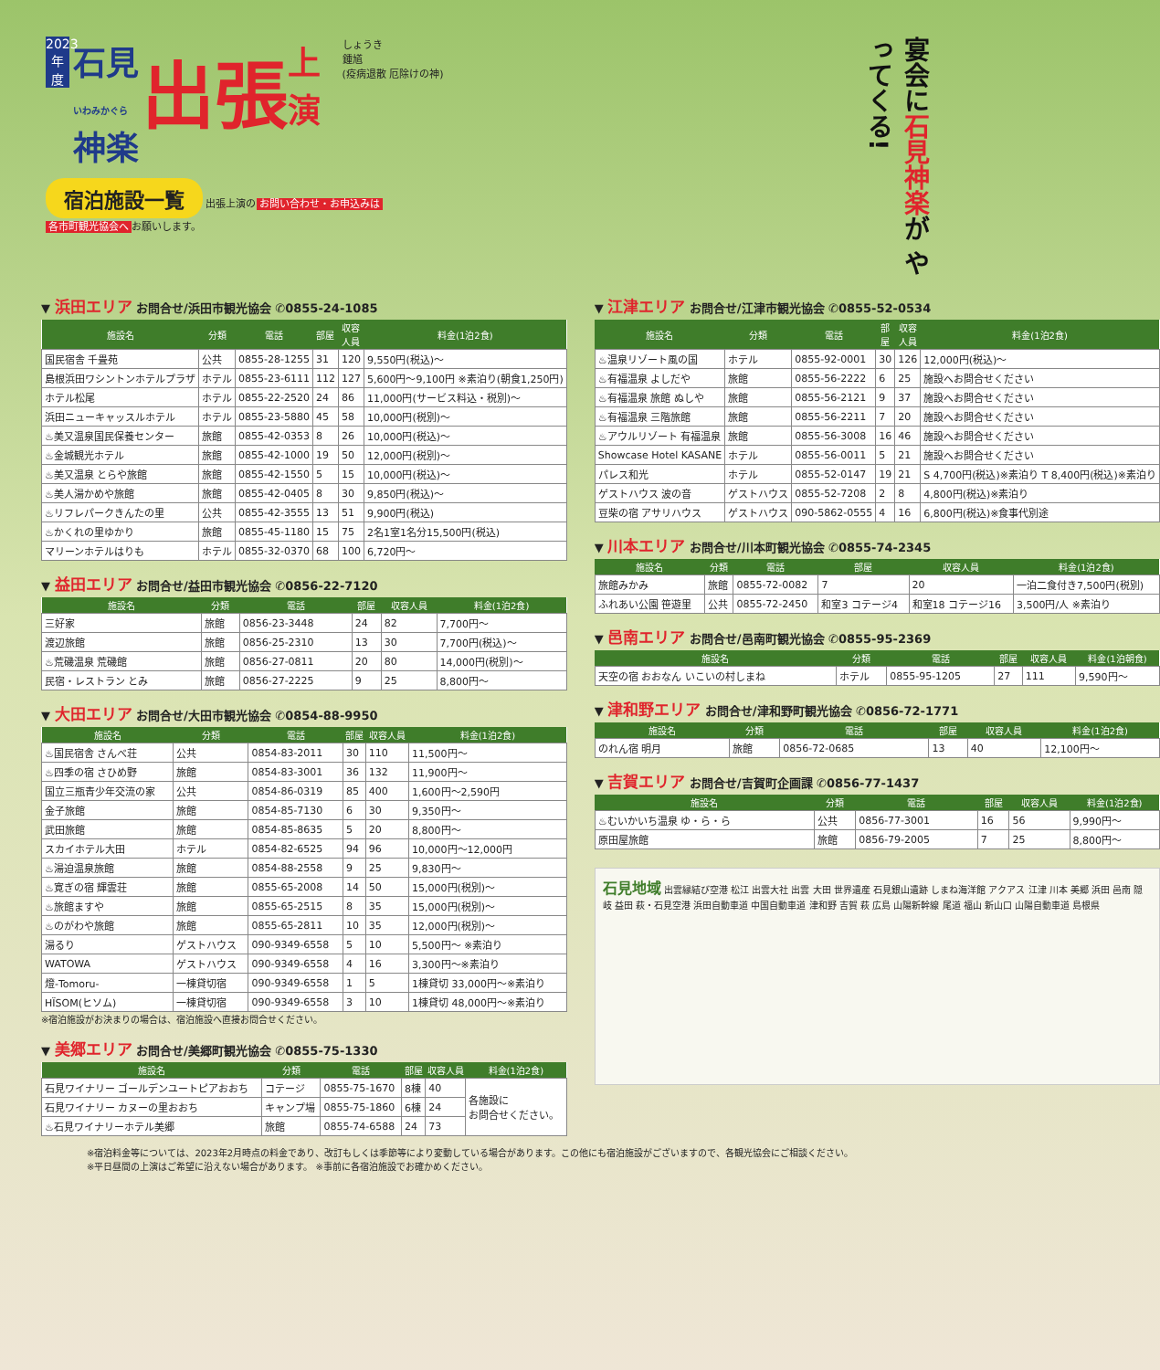2023年度 石見
いわみかぐら
神楽 出張 上
演 しょうき
鍾馗
(疫病退散 厄除けの神)
宴会に石見神楽が やってくる!
宿泊施設一覧 出張上演の お問い合わせ・お申込みは
各市町観光協会へ お願いします。
▼ 浜田エリア お問合せ/浜田市観光協会 ✆0855-24-1085
| 施設名 | 分類 | 電話 | 部屋 | 収容人員 | 料金(1泊2食) |
| --- | --- | --- | --- | --- | --- |
| 国民宿舎 千畳苑 | 公共 | 0855-28-1255 | 31 | 120 | 9,550円(税込)～ |
| 島根浜田ワシントンホテルプラザ | ホテル | 0855-23-6111 | 112 | 127 | 5,600円～9,100円 ※素泊り(朝食1,250円) |
| ホテル松尾 | ホテル | 0855-22-2520 | 24 | 86 | 11,000円(サービス料込・税別)～ |
| 浜田ニューキャッスルホテル | ホテル | 0855-23-5880 | 45 | 58 | 10,000円(税別)～ |
| ♨美又温泉国民保養センター | 旅館 | 0855-42-0353 | 8 | 26 | 10,000円(税込)～ |
| ♨金城観光ホテル | 旅館 | 0855-42-1000 | 19 | 50 | 12,000円(税別)～ |
| ♨美又温泉 とらや旅館 | 旅館 | 0855-42-1550 | 5 | 15 | 10,000円(税込)～ |
| ♨美人湯かめや旅館 | 旅館 | 0855-42-0405 | 8 | 30 | 9,850円(税込)～ |
| ♨リフレパークきんたの里 | 公共 | 0855-42-3555 | 13 | 51 | 9,900円(税込) |
| ♨かくれの里ゆかり | 旅館 | 0855-45-1180 | 15 | 75 | 2名1室1名分15,500円(税込) |
| マリーンホテルはりも | ホテル | 0855-32-0370 | 68 | 100 | 6,720円～ |
▼ 益田エリア お問合せ/益田市観光協会 ✆0856-22-7120
| 施設名 | 分類 | 電話 | 部屋 | 収容人員 | 料金(1泊2食) |
| --- | --- | --- | --- | --- | --- |
| 三好家 | 旅館 | 0856-23-3448 | 24 | 82 | 7,700円～ |
| 渡辺旅館 | 旅館 | 0856-25-2310 | 13 | 30 | 7,700円(税込)～ |
| ♨荒磯温泉 荒磯館 | 旅館 | 0856-27-0811 | 20 | 80 | 14,000円(税別)～ |
| 民宿・レストラン とみ | 旅館 | 0856-27-2225 | 9 | 25 | 8,800円～ |
▼ 大田エリア お問合せ/大田市観光協会 ✆0854-88-9950
| 施設名 | 分類 | 電話 | 部屋 | 収容人員 | 料金(1泊2食) |
| --- | --- | --- | --- | --- | --- |
| ♨国民宿舎 さんべ荘 | 公共 | 0854-83-2011 | 30 | 110 | 11,500円～ |
| ♨四季の宿 さひめ野 | 旅館 | 0854-83-3001 | 36 | 132 | 11,900円～ |
| 国立三瓶青少年交流の家 | 公共 | 0854-86-0319 | 85 | 400 | 1,600円～2,590円 |
| 金子旅館 | 旅館 | 0854-85-7130 | 6 | 30 | 9,350円～ |
| 武田旅館 | 旅館 | 0854-85-8635 | 5 | 20 | 8,800円～ |
| スカイホテル大田 | ホテル | 0854-82-6525 | 94 | 96 | 10,000円～12,000円 |
| ♨湯迫温泉旅館 | 旅館 | 0854-88-2558 | 9 | 25 | 9,830円～ |
| ♨寛ぎの宿 輝雲荘 | 旅館 | 0855-65-2008 | 14 | 50 | 15,000円(税別)～ |
| ♨旅館ますや | 旅館 | 0855-65-2515 | 8 | 35 | 15,000円(税別)～ |
| ♨のがわや旅館 | 旅館 | 0855-65-2811 | 10 | 35 | 12,000円(税別)～ |
| 湯るり | ゲストハウス | 090-9349-6558 | 5 | 10 | 5,500円～ ※素泊り |
| WATOWA | ゲストハウス | 090-9349-6558 | 4 | 16 | 3,300円～※素泊り |
| 燈-Tomoru- | 一棟貸切宿 | 090-9349-6558 | 1 | 5 | 1棟貸切 33,000円～※素泊り |
| HÏSOM(ヒソム) | 一棟貸切宿 | 090-9349-6558 | 3 | 10 | 1棟貸切 48,000円～※素泊り |
※宿泊施設がお決まりの場合は、宿泊施設へ直接お問合せください。
▼ 美郷エリア お問合せ/美郷町観光協会 ✆0855-75-1330
| 施設名 | 分類 | 電話 | 部屋 | 収容人員 | 料金(1泊2食) |
| --- | --- | --- | --- | --- | --- |
| 石見ワイナリー ゴールデンユートピアおおち | コテージ | 0855-75-1670 | 8棟 | 40 | 各施設に お問合せください。 |
| 石見ワイナリー カヌーの里おおち | キャンプ場 | 0855-75-1860 | 6棟 | 24 | |
| ♨石見ワイナリーホテル美郷 | 旅館 | 0855-74-6588 | 24 | 73 | |
▼ 江津エリア お問合せ/江津市観光協会 ✆0855-52-0534
| 施設名 | 分類 | 電話 | 部屋 | 収容人員 | 料金(1泊2食) |
| --- | --- | --- | --- | --- | --- |
| ♨温泉リゾート風の国 | ホテル | 0855-92-0001 | 30 | 126 | 12,000円(税込)～ |
| ♨有福温泉 よしだや | 旅館 | 0855-56-2222 | 6 | 25 | 施設へお問合せください |
| ♨有福温泉 旅館 ぬしや | 旅館 | 0855-56-2121 | 9 | 37 | 施設へお問合せください |
| ♨有福温泉 三階旅館 | 旅館 | 0855-56-2211 | 7 | 20 | 施設へお問合せください |
| ♨アウルリゾート 有福温泉 | 旅館 | 0855-56-3008 | 16 | 46 | 施設へお問合せください |
| Showcase Hotel KASANE | ホテル | 0855-56-0011 | 5 | 21 | 施設へお問合せください |
| パレス和光 | ホテル | 0855-52-0147 | 19 | 21 | S 4,700円(税込)※素泊り T 8,400円(税込)※素泊り |
| ゲストハウス 波の音 | ゲストハウス | 0855-52-7208 | 2 | 8 | 4,800円(税込)※素泊り |
| 豆柴の宿 アサリハウス | ゲストハウス | 090-5862-0555 | 4 | 16 | 6,800円(税込)※食事代別途 |
▼ 川本エリア お問合せ/川本町観光協会 ✆0855-74-2345
| 施設名 | 分類 | 電話 | 部屋 | 収容人員 | 料金(1泊2食) |
| --- | --- | --- | --- | --- | --- |
| 旅館みかみ | 旅館 | 0855-72-0082 | 7 | 20 | 一泊二食付き7,500円(税別) |
| ふれあい公園 笹遊里 | 公共 | 0855-72-2450 | 和室3 コテージ4 | 和室18 コテージ16 | 3,500円/人 ※素泊り |
▼ 邑南エリア お問合せ/邑南町観光協会 ✆0855-95-2369
| 施設名 | 分類 | 電話 | 部屋 | 収容人員 | 料金(1泊朝食) |
| --- | --- | --- | --- | --- | --- |
| 天空の宿 おおなん いこいの村しまね | ホテル | 0855-95-1205 | 27 | 111 | 9,590円～ |
▼ 津和野エリア お問合せ/津和野町観光協会 ✆0856-72-1771
| 施設名 | 分類 | 電話 | 部屋 | 収容人員 | 料金(1泊2食) |
| --- | --- | --- | --- | --- | --- |
| のれん宿 明月 | 旅館 | 0856-72-0685 | 13 | 40 | 12,100円～ |
▼ 吉賀エリア お問合せ/吉賀町企画課 ✆0856-77-1437
| 施設名 | 分類 | 電話 | 部屋 | 収容人員 | 料金(1泊2食) |
| --- | --- | --- | --- | --- | --- |
| ♨むいかいち温泉 ゆ・ら・ら | 公共 | 0856-77-3001 | 16 | 56 | 9,990円～ |
| 原田屋旅館 | 旅館 | 0856-79-2005 | 7 | 25 | 8,800円～ |
石見地域 出雲縁結び空港 松江 出雲大社 出雲 大田 世界遺産 石見銀山遺跡 しまね海洋館 アクアス 江津 川本 美郷 浜田 邑南 隠岐 益田 萩・石見空港 浜田自動車道 中国自動車道 津和野 吉賀 萩 広島 山陽新幹線 尾道 福山 新山口 山陽自動車道 島根県
※宿泊料金等については、2023年2月時点の料金であり、改訂もしくは季節等により変動している場合があります。この他にも宿泊施設がございますので、各観光協会にご相談ください。
※平日昼間の上演はご希望に沿えない場合があります。 ※事前に各宿泊施設でお確かめください。